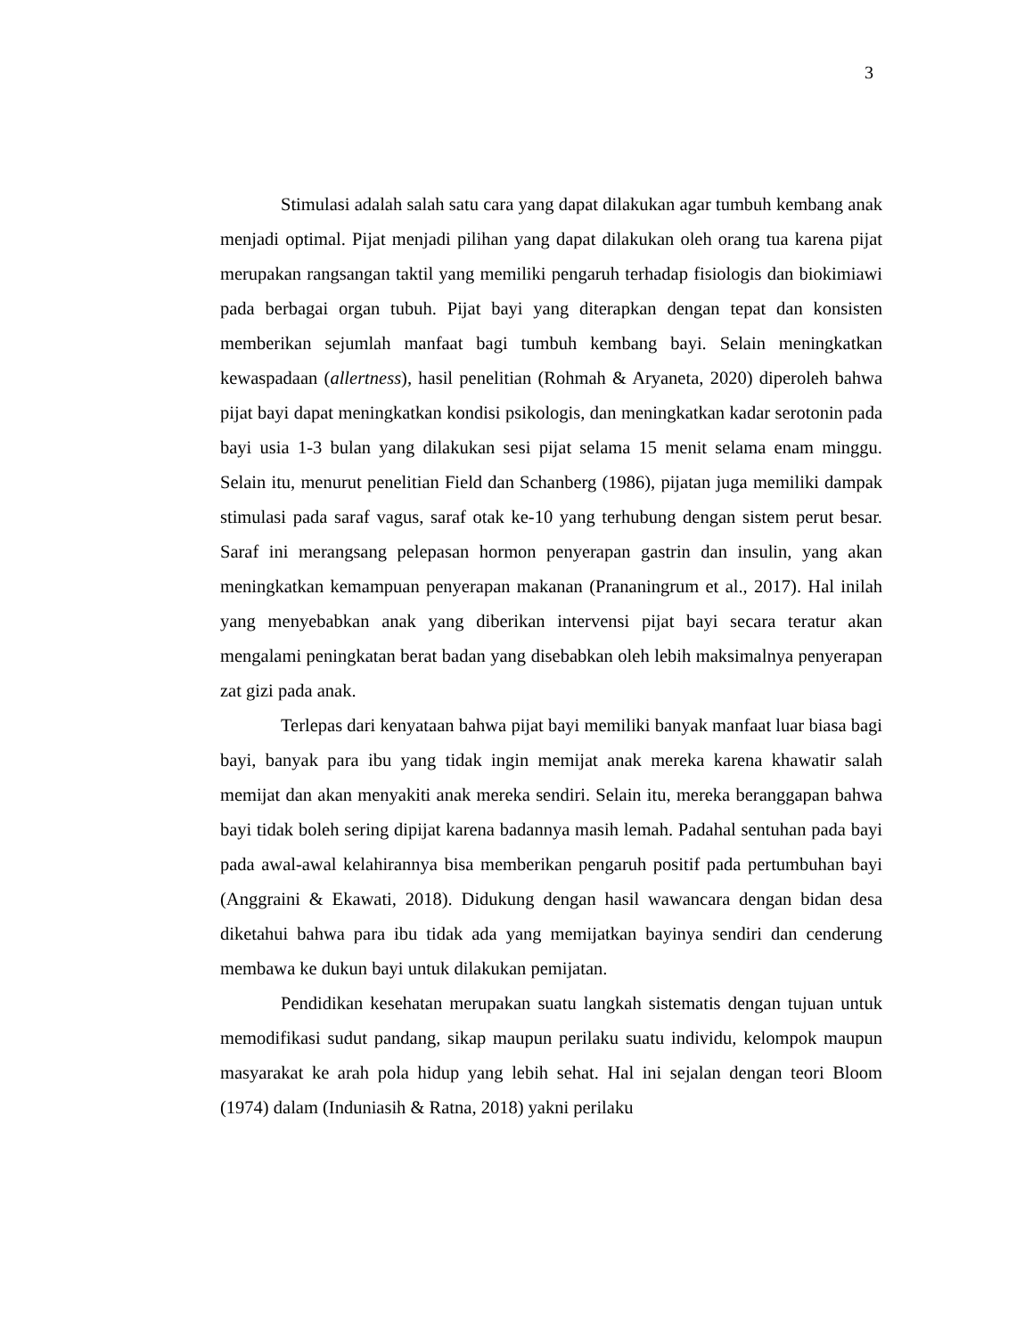3
Stimulasi adalah salah satu cara yang dapat dilakukan agar tumbuh kembang anak menjadi optimal. Pijat menjadi pilihan yang dapat dilakukan oleh orang tua karena pijat merupakan rangsangan taktil yang memiliki pengaruh terhadap fisiologis dan biokimiawi pada berbagai organ tubuh. Pijat bayi yang diterapkan dengan tepat dan konsisten memberikan sejumlah manfaat bagi tumbuh kembang bayi. Selain meningkatkan kewaspadaan (allertness), hasil penelitian (Rohmah & Aryaneta, 2020) diperoleh bahwa pijat bayi dapat meningkatkan kondisi psikologis, dan meningkatkan kadar serotonin pada bayi usia 1-3 bulan yang dilakukan sesi pijat selama 15 menit selama enam minggu. Selain itu, menurut penelitian Field dan Schanberg (1986), pijatan juga memiliki dampak stimulasi pada saraf vagus, saraf otak ke-10 yang terhubung dengan sistem perut besar. Saraf ini merangsang pelepasan hormon penyerapan gastrin dan insulin, yang akan meningkatkan kemampuan penyerapan makanan (Prananingrum et al., 2017). Hal inilah yang menyebabkan anak yang diberikan intervensi pijat bayi secara teratur akan mengalami peningkatan berat badan yang disebabkan oleh lebih maksimalnya penyerapan zat gizi pada anak.
Terlepas dari kenyataan bahwa pijat bayi memiliki banyak manfaat luar biasa bagi bayi, banyak para ibu yang tidak ingin memijat anak mereka karena khawatir salah memijat dan akan menyakiti anak mereka sendiri. Selain itu, mereka beranggapan bahwa bayi tidak boleh sering dipijat karena badannya masih lemah. Padahal sentuhan pada bayi pada awal-awal kelahirannya bisa memberikan pengaruh positif pada pertumbuhan bayi (Anggraini & Ekawati, 2018). Didukung dengan hasil wawancara dengan bidan desa diketahui bahwa para ibu tidak ada yang memijatkan bayinya sendiri dan cenderung membawa ke dukun bayi untuk dilakukan pemijatan.
Pendidikan kesehatan merupakan suatu langkah sistematis dengan tujuan untuk memodifikasi sudut pandang, sikap maupun perilaku suatu individu, kelompok maupun masyarakat ke arah pola hidup yang lebih sehat. Hal ini sejalan dengan teori Bloom (1974) dalam (Induniasih & Ratna, 2018) yakni perilaku